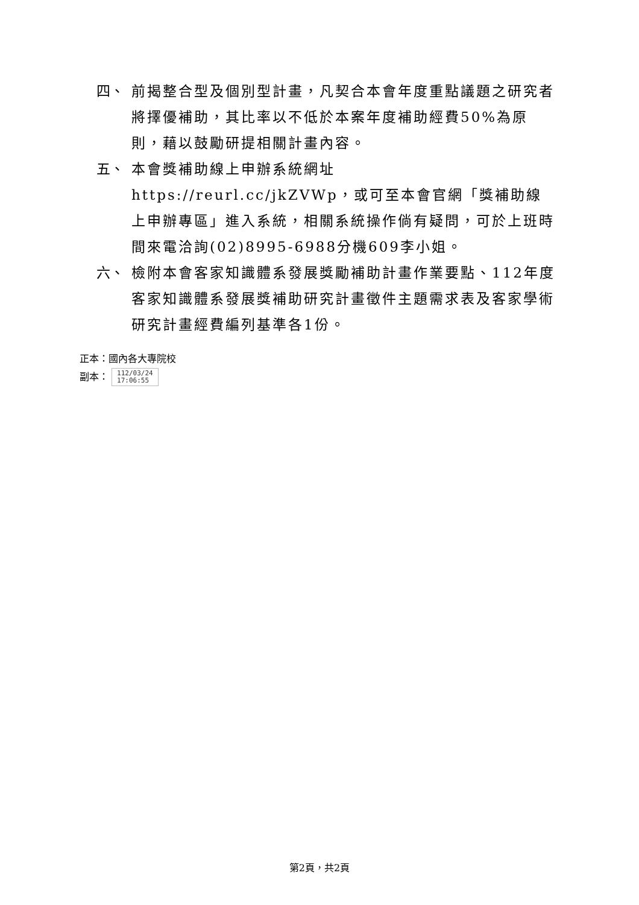四、 前揭整合型及個別型計畫，凡契合本會年度重點議題之研究者將擇優補助，其比率以不低於本案年度補助經費50%為原則，藉以鼓勵研提相關計畫內容。
五、 本會獎補助線上申辦系統網址https://reurl.cc/jkZVWp，或可至本會官網「獎補助線上申辦專區」進入系統，相關系統操作倘有疑問，可於上班時間來電洽詢(02)8995-6988分機609李小姐。
六、 檢附本會客家知識體系發展獎勵補助計畫作業要點、112年度客家知識體系發展獎補助研究計畫徵件主題需求表及客家學術研究計畫經費編列基準各1份。
正本：國內各大專院校
副本： 112/03/24
17:06:55
第2頁，共2頁